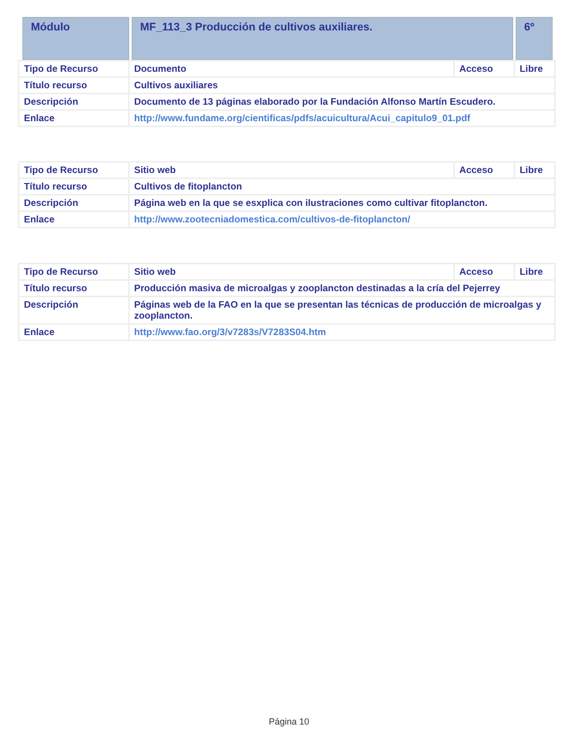| Módulo | MF_113_3 Producción de cultivos auxiliares. | 6º |
| Tipo de Recurso | Documento | Acceso | Libre |
| Título recurso | Cultivos auxiliares | | |
| Descripción | Documento de 13 páginas elaborado por la Fundación Alfonso Martín Escudero. | | |
| Enlace | http://www.fundame.org/cientificas/pdfs/acuicultura/Acui_capitulo9_01.pdf | | |
| Tipo de Recurso | Sitio web | Acceso | Libre |
| Título recurso | Cultivos de fitoplancton | | |
| Descripción | Página web en la que se esxplica con ilustraciones como cultivar fitoplancton. | | |
| Enlace | http://www.zootecniadomestica.com/cultivos-de-fitoplancton/ | | |
| Tipo de Recurso | Sitio web | Acceso | Libre |
| Título recurso | Producción masiva de microalgas y zooplancton destinadas a la cría del Pejerrey | | |
| Descripción | Páginas web de la FAO en la que se presentan las técnicas de producción de microalgas y zooplancton. | | |
| Enlace | http://www.fao.org/3/v7283s/V7283S04.htm | | |
Página 10